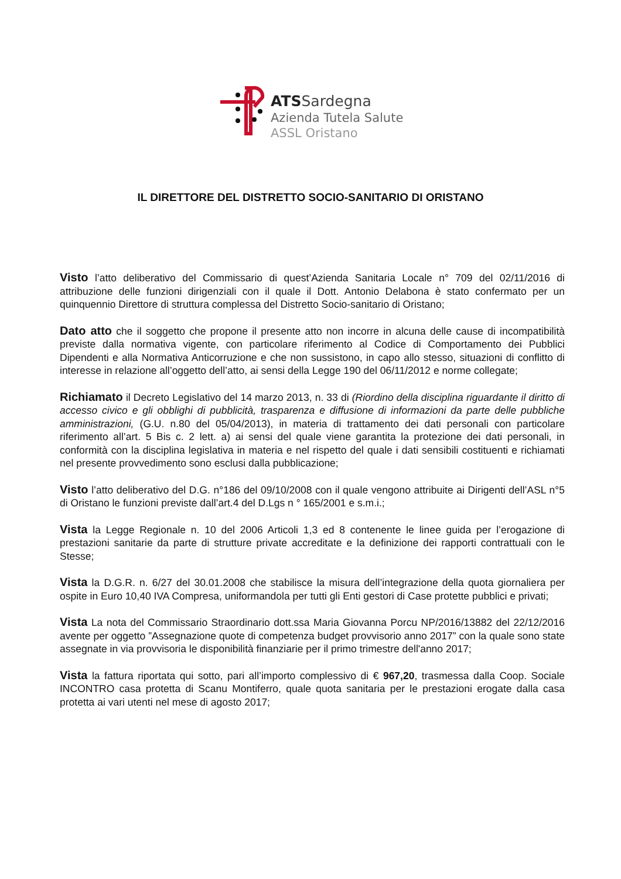ATSSardegna
Azienda Tutela Salute
ASSL Oristano
IL DIRETTORE DEL DISTRETTO SOCIO-SANITARIO DI ORISTANO
Visto l’atto deliberativo del Commissario di quest’Azienda Sanitaria Locale n° 709 del 02/11/2016 di attribuzione delle funzioni dirigenziali con il quale il Dott. Antonio Delabona è stato confermato per un quinquennio Direttore di struttura complessa del Distretto Socio-sanitario di Oristano;
Dato atto che il soggetto che propone il presente atto non incorre in alcuna delle cause di incompatibilità previste dalla normativa vigente, con particolare riferimento al Codice di Comportamento dei Pubblici Dipendenti e alla Normativa Anticorruzione e che non sussistono, in capo allo stesso, situazioni di conflitto di interesse in relazione all’oggetto dell’atto, ai sensi della Legge 190 del 06/11/2012 e norme collegate;
Richiamato il Decreto Legislativo del 14 marzo 2013, n. 33 di (Riordino della disciplina riguardante il diritto di accesso civico e gli obblighi di pubblicità, trasparenza e diffusione di informazioni da parte delle pubbliche amministrazioni, (G.U. n.80 del 05/04/2013), in materia di trattamento dei dati personali con particolare riferimento all’art. 5 Bis c. 2 lett. a) ai sensi del quale viene garantita la protezione dei dati personali, in conformità con la disciplina legislativa in materia e nel rispetto del quale i dati sensibili costituenti e richiamati nel presente provvedimento sono esclusi dalla pubblicazione;
Visto l’atto deliberativo del D.G. n°186 del 09/10/2008 con il quale vengono attribuite ai Dirigenti dell’ASL n°5 di Oristano le funzioni previste dall’art.4 del D.Lgs n ° 165/2001 e s.m.i.;
Vista la Legge Regionale n. 10 del 2006 Articoli 1,3 ed 8 contenente le linee guida per l’erogazione di prestazioni sanitarie da parte di strutture private accreditate e la definizione dei rapporti contrattuali con le Stesse;
Vista la D.G.R. n. 6/27 del 30.01.2008 che stabilisce la misura dell’integrazione della quota giornaliera per ospite in Euro 10,40 IVA Compresa, uniformandola per tutti gli Enti gestori di Case protette pubblici e privati;
Vista La nota del Commissario Straordinario dott.ssa Maria Giovanna Porcu NP/2016/13882 del 22/12/2016 avente per oggetto ”Assegnazione quote di competenza budget provvisorio anno 2017” con la quale sono state assegnate in via provvisoria le disponibilità finanziarie per il primo trimestre dell'anno 2017;
Vista la fattura riportata qui sotto, pari all’importo complessivo di € 967,20, trasmessa dalla Coop. Sociale INCONTRO casa protetta di Scanu Montiferro, quale quota sanitaria per le prestazioni erogate dalla casa protetta ai vari utenti nel mese di agosto 2017;